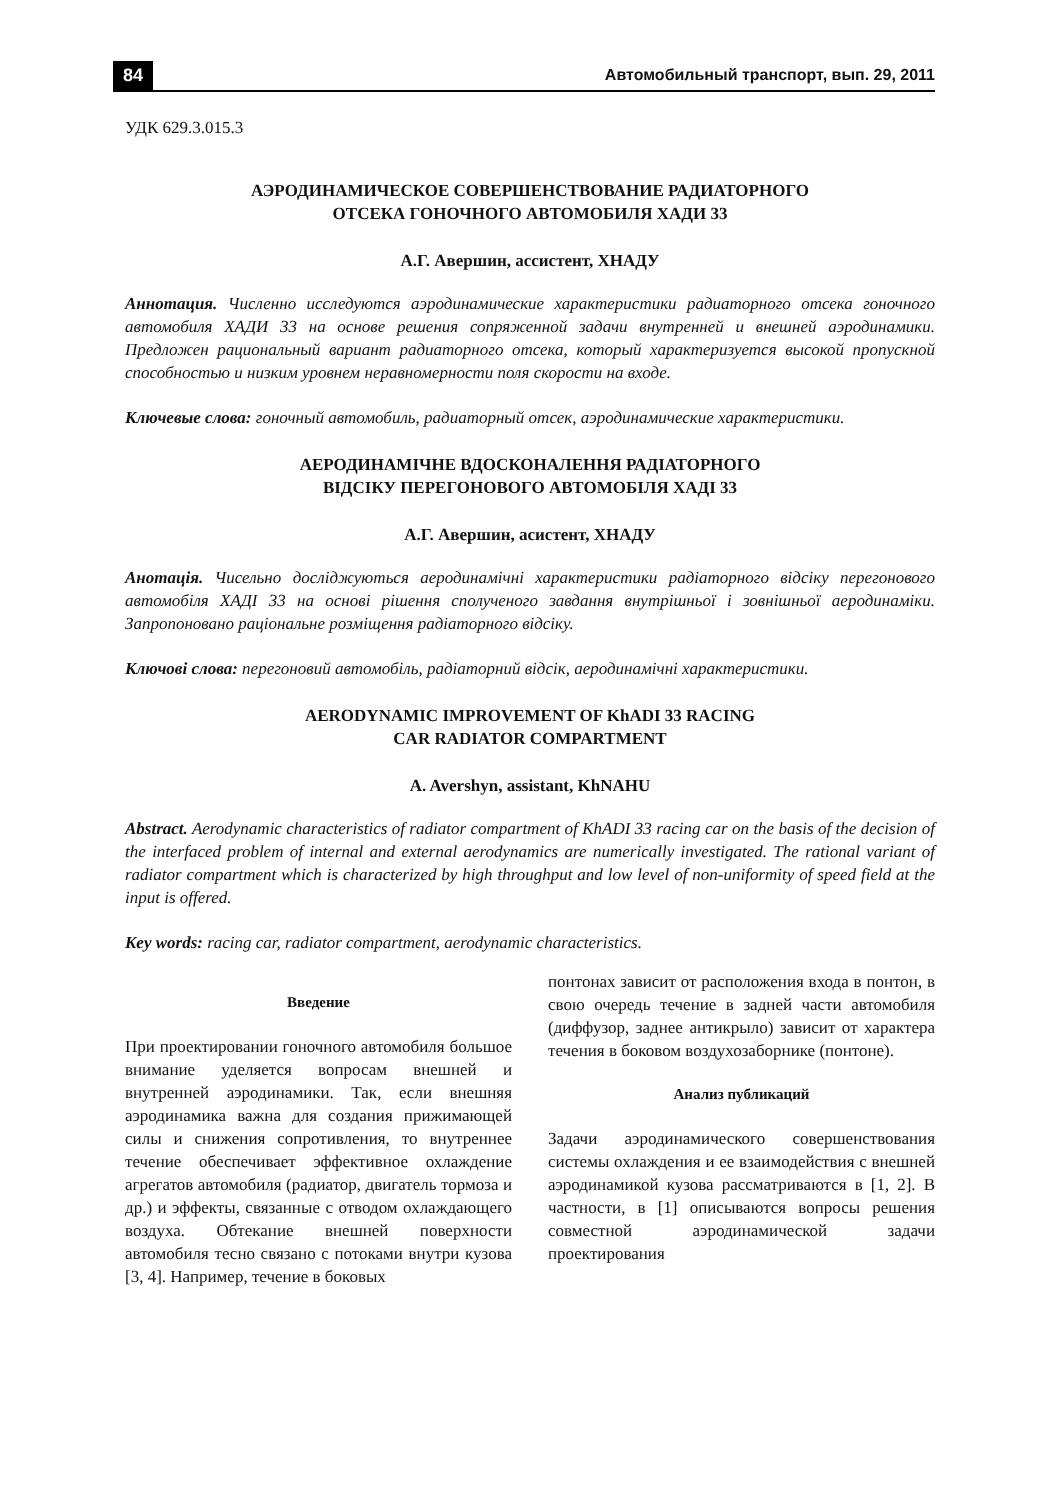84 Автомобильный транспорт, вып. 29, 2011
УДК 629.3.015.3
АЭРОДИНАМИЧЕСКОЕ СОВЕРШЕНСТВОВАНИЕ РАДИАТОРНОГО
ОТСЕКА ГОНОЧНОГО АВТОМОБИЛЯ ХАДИ 33
А.Г. Авершин, ассистент, ХНАДУ
Аннотация. Численно исследуются аэродинамические характеристики радиаторного отсека гоночного автомобиля ХАДИ 33 на основе решения сопряженной задачи внутренней и внешней аэродинамики. Предложен рациональный вариант радиаторного отсека, который характеризуется высокой пропускной способностью и низким уровнем неравномерности поля скорости на входе.
Ключевые слова: гоночный автомобиль, радиаторный отсек, аэродинамические характеристики.
АЕРОДИНАМІЧНЕ ВДОСКОНАЛЕННЯ РАДІАТОРНОГО
ВІДСІКУ ПЕРЕГОНОВОГО АВТОМОБІЛЯ ХАДІ 33
А.Г. Авершин, асистент, ХНАДУ
Анотація. Чисельно досліджуються аеродинамічні характеристики радіаторного відсіку перегонового автомобіля ХАДІ 33 на основі рішення сполученого завдання внутрішньої і зовнішньої аеродинаміки. Запропоновано раціональне розміщення радіаторного відсіку.
Ключові слова: перегоновий автомобіль, радіаторний відсік, аеродинамічні характеристики.
AERODYNAMIC IMPROVEMENT OF KhADI 33 RACING
CAR RADIATOR COMPARTMENT
A. Avershyn, assistant, KhNAHU
Abstract. Aerodynamic characteristics of radiator compartment of KhADI 33 racing car on the basis of the decision of the interfaced problem of internal and external aerodynamics are numerically investigated. The rational variant of radiator compartment which is characterized by high throughput and low level of non-uniformity of speed field at the input is offered.
Key words: racing car, radiator compartment, aerodynamic characteristics.
Введение
При проектировании гоночного автомобиля большое внимание уделяется вопросам внешней и внутренней аэродинамики. Так, если внешняя аэродинамика важна для создания прижимающей силы и снижения сопротивления, то внутреннее течение обеспечивает эффективное охлаждение агрегатов автомобиля (радиатор, двигатель тормоза и др.) и эффекты, связанные с отводом охлаждающего воздуха. Обтекание внешней поверхности автомобиля тесно связано с потоками внутри кузова [3, 4]. Например, течение в боковых
понтонах зависит от расположения входа в понтон, в свою очередь течение в задней части автомобиля (диффузор, заднее антикрыло) зависит от характера течения в боковом воздухозаборнике (понтоне).
Анализ публикаций
Задачи аэродинамического совершенствования системы охлаждения и ее взаимодействия с внешней аэродинамикой кузова рассматриваются в [1, 2]. В частности, в [1] описываются вопросы решения совместной аэродинамической задачи проектирования